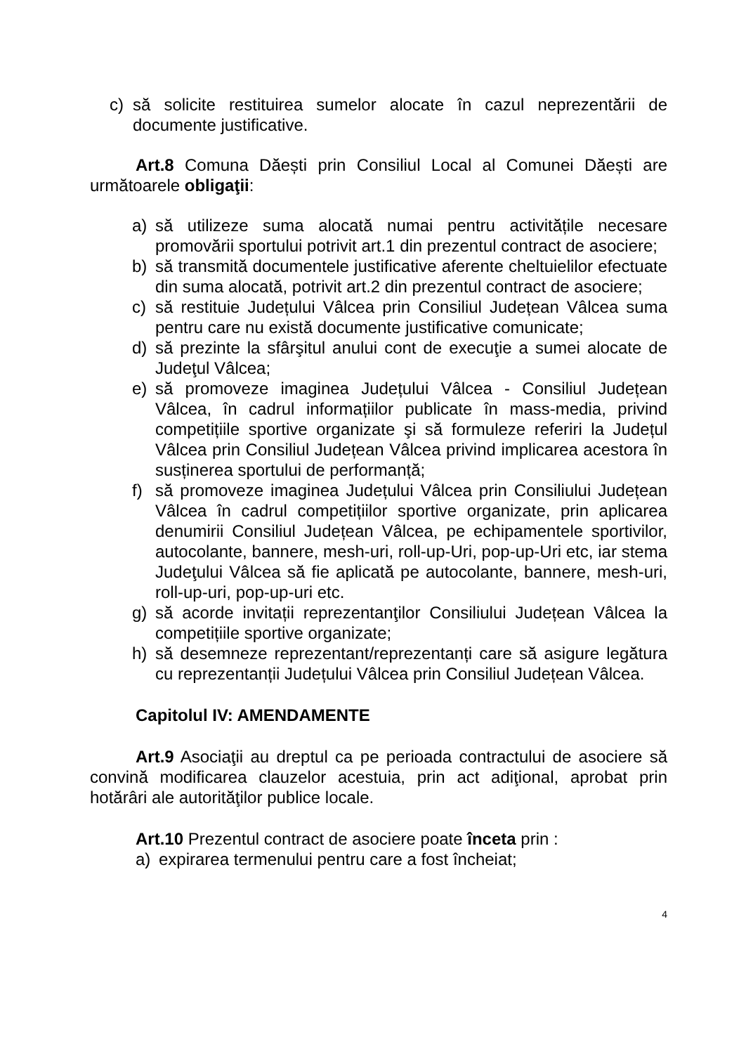c) să solicite restituirea sumelor alocate în cazul neprezentării de documente justificative.
Art.8 Comuna Dăești prin Consiliul Local al Comunei Dăești are următoarele obligaţii:
a) să utilizeze suma alocată numai pentru activitățile necesare promovării sportului potrivit art.1 din prezentul contract de asociere;
b) să transmită documentele justificative aferente cheltuielilor efectuate din suma alocată, potrivit art.2 din prezentul contract de asociere;
c) să restituie Județului Vâlcea prin Consiliul Județean Vâlcea suma pentru care nu există documente justificative comunicate;
d) să prezinte la sfârşitul anului cont de execuţie a sumei alocate de Judeţul Vâlcea;
e) să promoveze imaginea Județului Vâlcea - Consiliul Județean Vâlcea, în cadrul informațiilor publicate în mass-media, privind competițiile sportive organizate şi să formuleze referiri la Județul Vâlcea prin Consiliul Județean Vâlcea privind implicarea acestora în susținerea sportului de performanță;
f) să promoveze imaginea Județului Vâlcea prin Consiliului Județean Vâlcea în cadrul competițiilor sportive organizate, prin aplicarea denumirii Consiliul Județean Vâlcea, pe echipamentele sportivilor, autocolante, bannere, mesh-uri, roll-up-Uri, pop-up-Uri etc, iar stema Judeţului Vâlcea să fie aplicată pe autocolante, bannere, mesh-uri, roll-up-uri, pop-up-uri etc.
g) să acorde invitații reprezentanţilor Consiliului Județean Vâlcea la competițiile sportive organizate;
h) să desemneze reprezentant/reprezentanți care să asigure legătura cu reprezentanții Județului Vâlcea prin Consiliul Județean Vâlcea.
Capitolul IV: AMENDAMENTE
Art.9 Asociaţii au dreptul ca pe perioada contractului de asociere să convină modificarea clauzelor acestuia, prin act adiţional, aprobat prin hotărâri ale autorităţilor publice locale.
Art.10 Prezentul contract de asociere poate înceta prin :
a) expirarea termenului pentru care a fost încheiat;
4